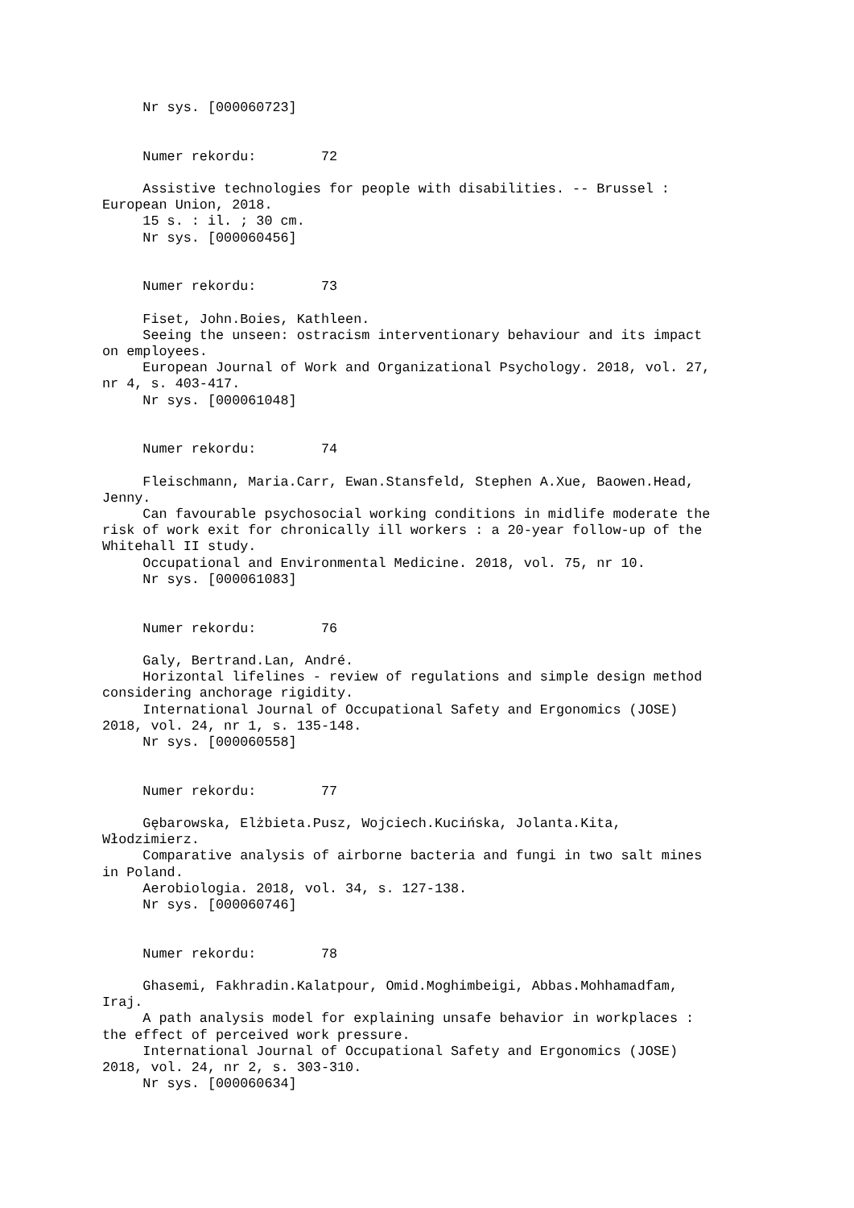Nr sys. [000060723]


     Numer rekordu:        72

     Assistive technologies for people with disabilities. -- Brussel :
European Union, 2018.
     15 s. : il. ; 30 cm.
     Nr sys. [000060456]


     Numer rekordu:        73

     Fiset, John.Boies, Kathleen.
     Seeing the unseen: ostracism interventionary behaviour and its impact
on employees.
     European Journal of Work and Organizational Psychology. 2018, vol. 27,
nr 4, s. 403-417.
     Nr sys. [000061048]


     Numer rekordu:        74

     Fleischmann, Maria.Carr, Ewan.Stansfeld, Stephen A.Xue, Baowen.Head,
Jenny.
     Can favourable psychosocial working conditions in midlife moderate the
risk of work exit for chronically ill workers : a 20-year follow-up of the
Whitehall II study.
     Occupational and Environmental Medicine. 2018, vol. 75, nr 10.
     Nr sys. [000061083]


     Numer rekordu:        76

     Galy, Bertrand.Lan, André.
     Horizontal lifelines - review of regulations and simple design method
considering anchorage rigidity.
     International Journal of Occupational Safety and Ergonomics (JOSE)
2018, vol. 24, nr 1, s. 135-148.
     Nr sys. [000060558]


     Numer rekordu:        77

     Gębarowska, Elżbieta.Pusz, Wojciech.Kucińska, Jolanta.Kita,
Włodzimierz.
     Comparative analysis of airborne bacteria and fungi in two salt mines
in Poland.
     Aerobiologia. 2018, vol. 34, s. 127-138.
     Nr sys. [000060746]


     Numer rekordu:        78

     Ghasemi, Fakhradin.Kalatpour, Omid.Moghimbeigi, Abbas.Mohhamadfam,
Iraj.
     A path analysis model for explaining unsafe behavior in workplaces :
the effect of perceived work pressure.
     International Journal of Occupational Safety and Ergonomics (JOSE)
2018, vol. 24, nr 2, s. 303-310.
     Nr sys. [000060634]